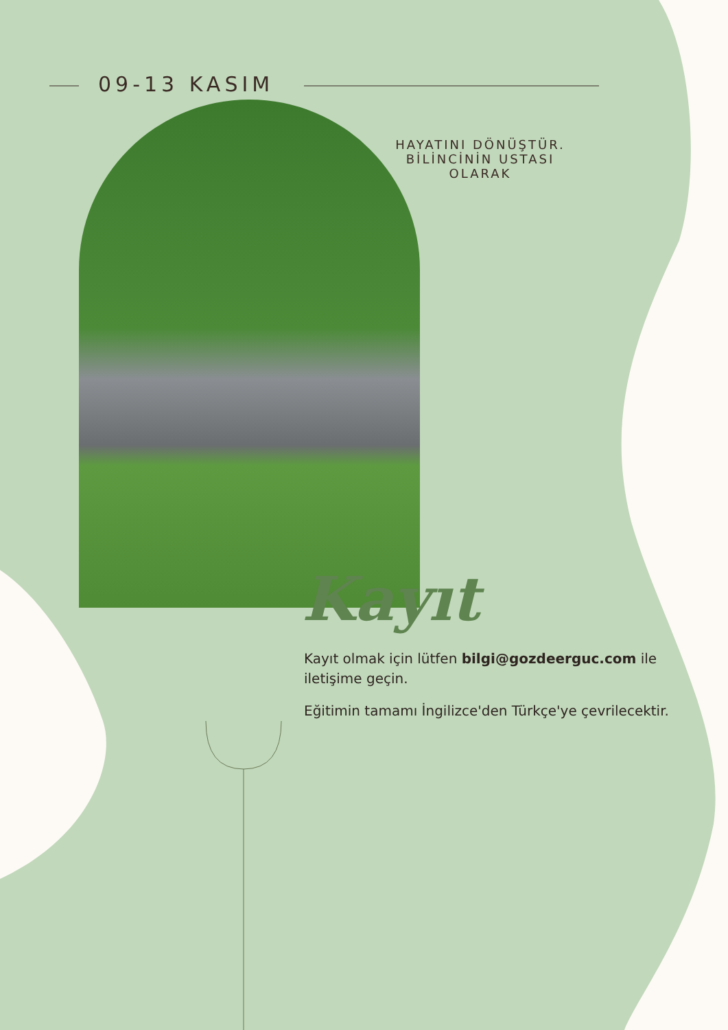09-13 KASIM
HAYATINI DÖNÜŞTÜR. BİLİNCİNİN USTASI OLARAK
Kayıt
Kayıt olmak için lütfen bilgi@gozdeerguc.com ile iletişime geçin.
Eğitimin tamamı İngilizce'den Türkçe'ye çevrilecektir.